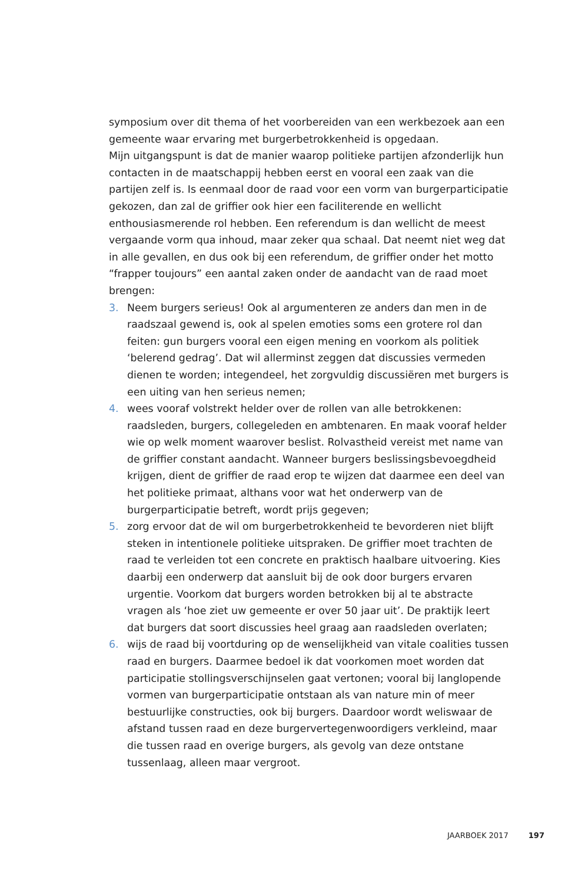symposium over dit thema of het voorbereiden van een werkbezoek aan een gemeente waar ervaring met burgerbetrokkenheid is opgedaan.
Mijn uitgangspunt is dat de manier waarop politieke partijen afzonderlijk hun contacten in de maatschappij hebben eerst en vooral een zaak van die partijen zelf is. Is eenmaal door de raad voor een vorm van burgerparticipatie gekozen, dan zal de griffier ook hier een faciliterende en wellicht enthousiasmerende rol hebben. Een referendum is dan wellicht de meest vergaande vorm qua inhoud, maar zeker qua schaal. Dat neemt niet weg dat in alle gevallen, en dus ook bij een referendum, de griffier onder het motto “frapper toujours” een aantal zaken onder de aandacht van de raad moet brengen:
3. Neem burgers serieus! Ook al argumenteren ze anders dan men in de raadszaal gewend is, ook al spelen emoties soms een grotere rol dan feiten: gun burgers vooral een eigen mening en voorkom als politiek ‘belerend gedrag’. Dat wil allerminst zeggen dat discussies vermeden dienen te worden; integendeel, het zorgvuldig discussiëren met burgers is een uiting van hen serieus nemen;
4. wees vooraf volstrekt helder over de rollen van alle betrokkenen: raadsleden, burgers, collegeleden en ambtenaren. En maak vooraf helder wie op welk moment waarover beslist. Rolvastheid vereist met name van de griffier constant aandacht. Wanneer burgers beslissingsbevoegdheid krijgen, dient de griffier de raad erop te wijzen dat daarmee een deel van het politieke primaat, althans voor wat het onderwerp van de burgerparticipatie betreft, wordt prijs gegeven;
5. zorg ervoor dat de wil om burgerbetrokkenheid te bevorderen niet blijft steken in intentionele politieke uitspraken. De griffier moet trachten de raad te verleiden tot een concrete en praktisch haalbare uitvoering. Kies daarbij een onderwerp dat aansluit bij de ook door burgers ervaren urgentie. Voorkom dat burgers worden betrokken bij al te abstracte vragen als ‘hoe ziet uw gemeente er over 50 jaar uit’. De praktijk leert dat burgers dat soort discussies heel graag aan raadsleden overlaten;
6. wijs de raad bij voortduring op de wenselijkheid van vitale coalities tussen raad en burgers. Daarmee bedoel ik dat voorkomen moet worden dat participatie stollingsverschijnselen gaat vertonen; vooral bij langlopende vormen van burgerparticipatie ontstaan als van nature min of meer bestuurlijke constructies, ook bij burgers. Daardoor wordt weliswaar de afstand tussen raad en deze burgervertegenwoordigers verkleind, maar die tussen raad en overige burgers, als gevolg van deze ontstane tussenlaag, alleen maar vergroot.
JAARBOEK 2017 197